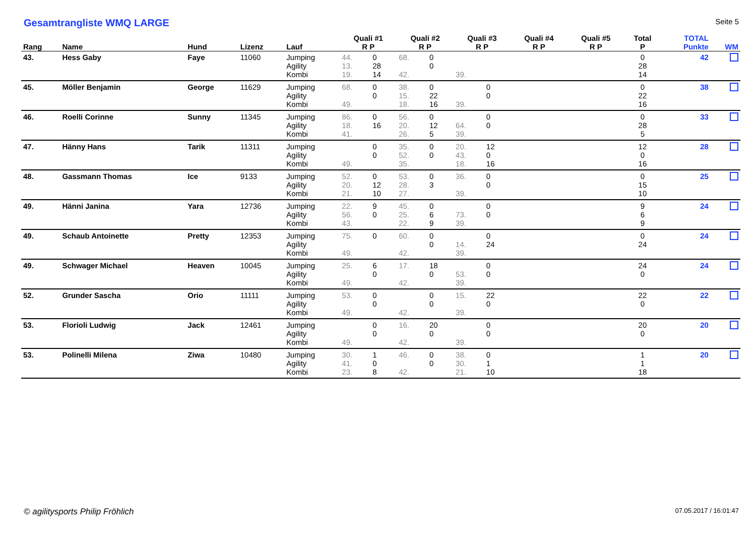Gesamtrangliste WMQ LARGE
Seite 5
| Rang | Name | Hund | Lizenz | Lauf | Quali #1 R P | | Quali #2 R P | | Quali #3 R P | | Quali #4 R P | Quali #5 R P | Total P | TOTAL Punkte | WM |
| --- | --- | --- | --- | --- | --- | --- | --- | --- | --- | --- | --- | --- | --- | --- | --- |
| 43. | Hess Gaby | Faye | 11060 | Jumping Agility Kombi | 44. 13. 19. | 0 28 14 | 68. 42. | 0 0 | 39. | | | | 0 28 14 | 42 | |
| 45. | Möller Benjamin | George | 11629 | Jumping Agility Kombi | 68. 49. | 0 0 | 38. 15. 18. | 0 22 16 | 39. | 0 0 | | | 0 22 16 | 38 | |
| 46. | Roelli Corinne | Sunny | 11345 | Jumping Agility Kombi | 86. 18. 41. | 0 16 | 56. 20. 26. | 0 12 5 | 64. 39. | 0 0 | | | 0 28 5 | 33 | |
| 47. | Hänny Hans | Tarik | 11311 | Jumping Agility Kombi | 49. | 0 0 | 35. 52. 35. | 0 0 | 20. 43. 18. | 12 0 16 | | | 12 0 16 | 28 | |
| 48. | Gassmann Thomas | Ice | 9133 | Jumping Agility Kombi | 52. 20. 21. | 0 12 10 | 53. 28. 27. | 0 3 | 36. 39. | 0 0 | | | 0 15 10 | 25 | |
| 49. | Hänni Janina | Yara | 12736 | Jumping Agility Kombi | 22. 56. 43. | 9 0 | 45. 25. 22. | 0 6 9 | 73. 39. | 0 0 | | | 9 6 9 | 24 | |
| 49. | Schaub Antoinette | Pretty | 12353 | Jumping Agility Kombi | 75. 49. | 0 | 60. 42. | 0 0 | 14. 39. | 0 24 | | | 0 24 | 24 | |
| 49. | Schwager Michael | Heaven | 10045 | Jumping Agility Kombi | 25. 49. | 6 0 | 17. 42. | 18 0 | 53. 39. | 0 0 | | | 24 0 | 24 | |
| 52. | Grunder Sascha | Orio | 11111 | Jumping Agility Kombi | 53. 49. | 0 0 | 42. | 0 0 | 15. 39. | 22 0 | | | 22 0 | 22 | |
| 53. | Florioli Ludwig | Jack | 12461 | Jumping Agility Kombi | 49. | 0 0 | 16. 42. | 20 0 | 39. | 0 0 | | | 20 0 | 20 | |
| 53. | Polinelli Milena | Ziwa | 10480 | Jumping Agility Kombi | 30. 41. 23. | 1 0 8 | 46. 42. | 0 0 | 38. 30. 21. | 0 1 10 | | | 1 1 18 | 20 | |
© agilitysports Philip Fröhlich 07.05.2017 / 16:01:47